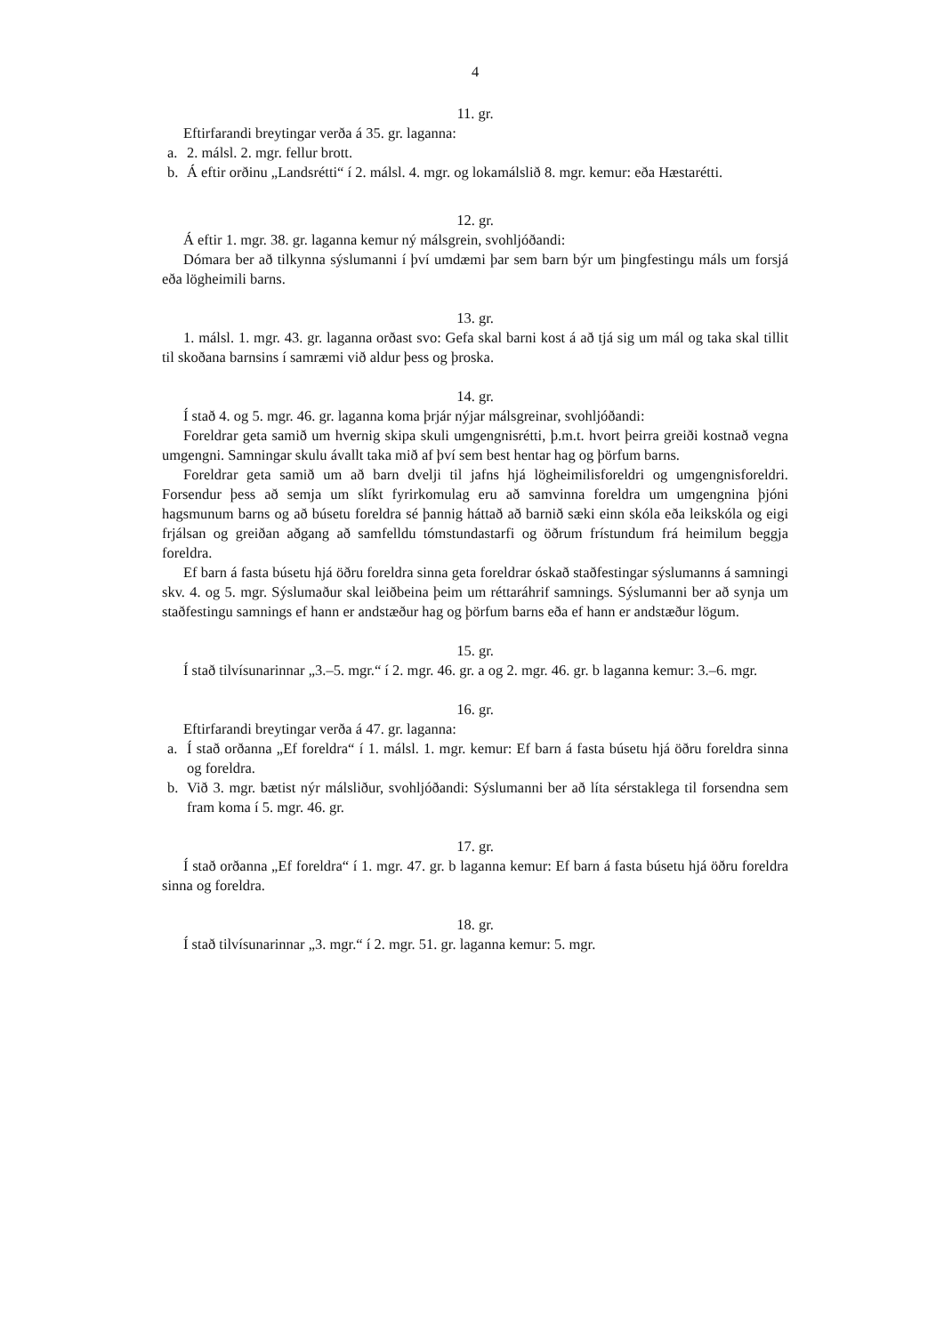4
11. gr.
Eftirfarandi breytingar verða á 35. gr. laganna:
a. 2. málsl. 2. mgr. fellur brott.
b. Á eftir orðinu „Landsrétti“ í 2. málsl. 4. mgr. og lokamálslið 8. mgr. kemur: eða Hæsta­rétti.
12. gr.
Á eftir 1. mgr. 38. gr. laganna kemur ný málsgrein, svohljóðandi:
Dómara ber að tilkynna sýslumanni í því umdæmi þar sem barn býr um þingfestingu máls um forsjá eða lögheimili barns.
13. gr.
1. málsl. 1. mgr. 43. gr. laganna orðast svo: Gefa skal barni kost á að tjá sig um mál og taka skal tillit til skoðana barnsins í samræmi við aldur þess og þroska.
14. gr.
Í stað 4. og 5. mgr. 46. gr. laganna koma þrjár nýjar málsgreinar, svohljóðandi:
Foreldrar geta samið um hvernig skipa skuli umgengnisrétti, þ.m.t. hvort þeirra greiði kostnað vegna umgengni. Samningar skulu ávallt taka mið af því sem best hentar hag og þörfum barns.
Foreldrar geta samið um að barn dvelji til jafns hjá lögheimilisforeldri og umgengnis­foreldri. Forsendur þess að semja um slíkt fyrirkomulag eru að samvinna foreldra um um­gengnina þjóni hagsmunum barns og að búsetu foreldra sé þannig háttað að barnið sæki einn skóla eða leikskóla og eigi frjálsan og greiðan aðgang að samfelldu tómstundastarfi og öðrum frístundum frá heimilum beggja foreldra.
Ef barn á fasta búsetu hjá öðru foreldra sinna geta foreldrar óskað staðfestingar sýslu­manns á samningi skv. 4. og 5. mgr. Sýslumaður skal leiðbeina þeim um réttaráhrif samnings. Sýslumanni ber að synja um staðfestingu samnings ef hann er andstæður hag og þörfum barns eða ef hann er andstæður lögum.
15. gr.
Í stað tilvísunarinnar „3.–5. mgr.“ í 2. mgr. 46. gr. a og 2. mgr. 46. gr. b laganna kemur: 3.–6. mgr.
16. gr.
Eftirfarandi breytingar verða á 47. gr. laganna:
a. Í stað orðanna „Ef foreldra“ í 1. málsl. 1. mgr. kemur: Ef barn á fasta búsetu hjá öðru foreldra sinna og foreldra.
b. Við 3. mgr. bætist nýr málsliður, svohljóðandi: Sýslumanni ber að líta sérstaklega til forsendna sem fram koma í 5. mgr. 46. gr.
17. gr.
Í stað orðanna „Ef foreldra“ í 1. mgr. 47. gr. b laganna kemur: Ef barn á fasta búsetu hjá öðru foreldra sinna og foreldra.
18. gr.
Í stað tilvísunarinnar „3. mgr.“ í 2. mgr. 51. gr. laganna kemur: 5. mgr.